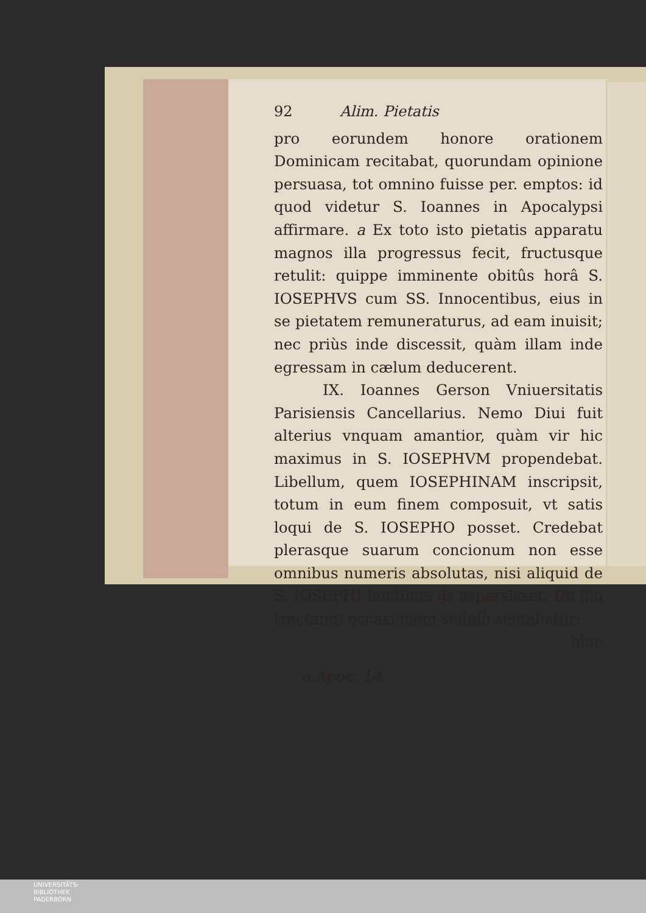92 Alim. Pietatis
pro eorundem honore orationem Dominicam recitabat, quorundam opinione persuasa, tot omnino fuisse per. emptos: id quod videtur S. Ioannes in Apocalypsi affirmare. a Ex toto isto pietatis apparatu magnos illa progressus fecit, fructusque retulit: quippe imminente obitûs horâ S. IOSEPHVS cum SS. Innocentibus, eius in se pietatem remuneraturus, ad eam inuisit; nec priùs inde discessit, quàm illam inde egressam in cælum deducerent.
IX. Ioannes Gerson Vniuersitatis Parisiensis Cancellarius. Nemo Diui fuit alterius vnquam amantior, quàm vir hic maximus in S. IOSEPHVM propendebat. Libellum, quem IOSEPHINAM inscripsit, totum in eum finem composuit, vt satis loqui de S. IOSEPHO posset. Credebat plerasque suarum concionum non esse omnibus numeris absolutas, nisi aliquid de S. IOSEPHI laudibus ijs aspersisset. De illo tractandi occasionem sedulò sectabatur:
hinc
a Apoc. 14.
UNIVERSITÄTS-
BIBLIOTHEK
PADERBORN